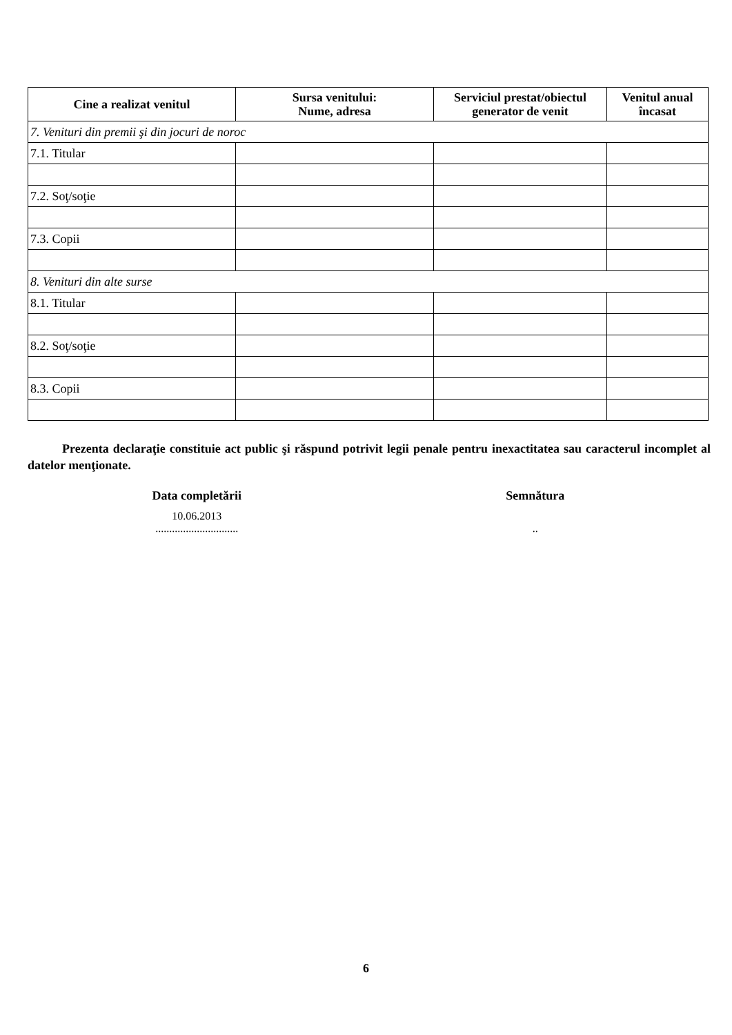| Cine a realizat venitul | Sursa venitului: Nume, adresa | Serviciul prestat/obiectul generator de venit | Venitul anual încasat |
| --- | --- | --- | --- |
| 7. Venituri din premii şi din jocuri de noroc | | | |
| 7.1. Titular | | | |
| 7.2. Soţ/soţie | | | |
| 7.3. Copii | | | |
| 8. Venituri din alte surse | | | |
| 8.1. Titular | | | |
| 8.2. Soţ/soţie | | | |
| 8.3. Copii | | | |
Prezenta declaraţie constituie act public şi răspund potrivit legii penale pentru inexactitatea sau caracterul incomplet al datelor menţionate.
Data completării Semnătura
10.06.2013
..............................
..
6